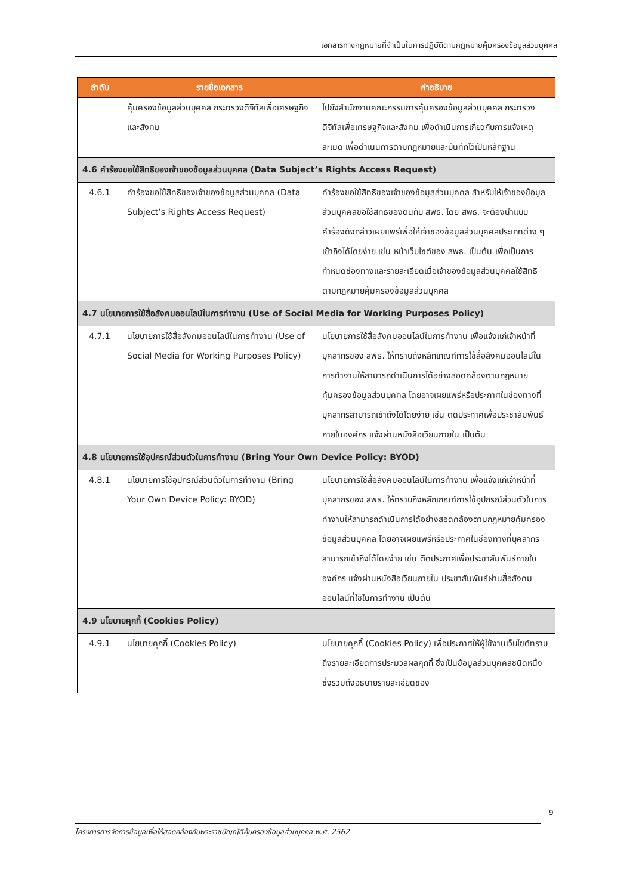เอกสารทางกฎหมายที่จำเป็นในการปฏิบัติตามกฎหมายคุ้มครองข้อมูลส่วนบุคคล
| ลำดับ | รายชื่อเอกสาร | คำอธิบาย |
| --- | --- | --- |
| | คุ้มครองข้อมูลส่วนบุคคล กระทรวงดิจิทัลเพื่อเศรษฐกิจและสังคม | ไปยังสำนักงานคณะกรรมการคุ้มครองข้อมูลส่วนบุคคล กระทรวงดิจิทัลเพื่อเศรษฐกิจและสังคม เพื่อดำเนินการเกี่ยวกับการแจ้งเหตุละเมิด เพื่อดำเนินการตามกฎหมายและบันทึกไว้เป็นหลักฐาน |
| 4.6 คำร้องขอใช้สิทธิของเจ้าของข้อมูลส่วนบุคคล (Data Subject’s Rights Access Request) | | |
| 4.6.1 | คำร้องขอใช้สิทธิของเจ้าของข้อมูลส่วนบุคคล (Data Subject’s Rights Access Request) | คำร้องขอใช้สิทธิของเจ้าของข้อมูลส่วนบุคคล สำหรับให้เจ้าของข้อมูลส่วนบุคคลขอใช้สิทธิของตนกับ สพธ. โดย สพธ. จะต้องนำแบบคำร้องดังกล่าวเผยแพร่เพื่อให้เจ้าของข้อมูลส่วนบุคคลประเภทต่าง ๆ เข้าถึงได้โดยง่าย เช่น หน้าเว็บไซต์ของ สพธ. เป็นต้น เพื่อเป็นการกำหนดช่องทางและรายละเอียดเมื่อเจ้าของข้อมูลส่วนบุคคลใช้สิทธิตามกฎหมายคุ้มครองข้อมูลส่วนบุคคล |
| 4.7 นโยบายการใช้สื่อสังคมออนไลน์ในการทำงาน (Use of Social Media for Working Purposes Policy) | | |
| 4.7.1 | นโยบายการใช้สื่อสังคมออนไลน์ในการทำงาน (Use of Social Media for Working Purposes Policy) | นโยบายการใช้สื่อสังคมออนไลน์ในการทำงาน เพื่อแจ้งแก่เจ้าหน้าที่ บุคลากรของ สพธ. ให้ทราบถึงหลักเกณฑ์การใช้สื่อสังคมออนไลน์ในการทำงานให้สามารถดำเนินการได้อย่างสอดคล้องตามกฎหมายคุ้มครองข้อมูลส่วนบุคคล โดยอาจเผยแพร่หรือประกาศในช่องทางที่บุคลากรสามารถเข้าถึงได้โดยง่าย เช่น ติดประกาศเพื่อประชาสัมพันธ์ภายในองค์กร แจ้งผ่านหนังสือเวียนภายใน เป็นต้น |
| 4.8 นโยบายการใช้อุปกรณ์ส่วนตัวในการทำงาน (Bring Your Own Device Policy: BYOD) | | |
| 4.8.1 | นโยบายการใช้อุปกรณ์ส่วนตัวในการทำงาน (Bring Your Own Device Policy: BYOD) | นโยบายการใช้สื่อสังคมออนไลน์ในการทำงาน เพื่อแจ้งแก่เจ้าหน้าที่ บุคลากรของ สพธ. ให้ทราบถึงหลักเกณฑ์การใช้อุปกรณ์ส่วนตัวในการทำงานให้สามารถดำเนินการได้อย่างสอดคล้องตามกฎหมายคุ้มครองข้อมูลส่วนบุคคล โดยอาจเผยแพร่หรือประกาศในช่องทางที่บุคลากรสามารถเข้าถึงได้โดยง่าย เช่น ติดประกาศเพื่อประชาสัมพันธ์ภายในองค์กร แจ้งผ่านหนังสือเวียนภายใน ประชาสัมพันธ์ผ่านสื่อสังคมออนไลน์ที่ใช้ในการทำงาน เป็นต้น |
| 4.9 นโยบายคุกกี้ (Cookies Policy) | | |
| 4.9.1 | นโยบายคุกกี้ (Cookies Policy) | นโยบายคุกกี้ (Cookies Policy) เพื่อประกาศให้ผู้ใช้งานเว็บไซต์ทราบถึงรายละเอียดการประมวลผลคุกกี้ ซึ่งเป็นข้อมูลส่วนบุคคลชนิดหนึ่ง ซึ่งรวมถึงอธิบายรายละเอียดของ |
9
โครงการการจัดการข้อมูลเพื่อให้สอดคล้องกับพระราชบัญญัติคุ้มครองข้อมูลส่วนบุคคล พ.ศ. 2562